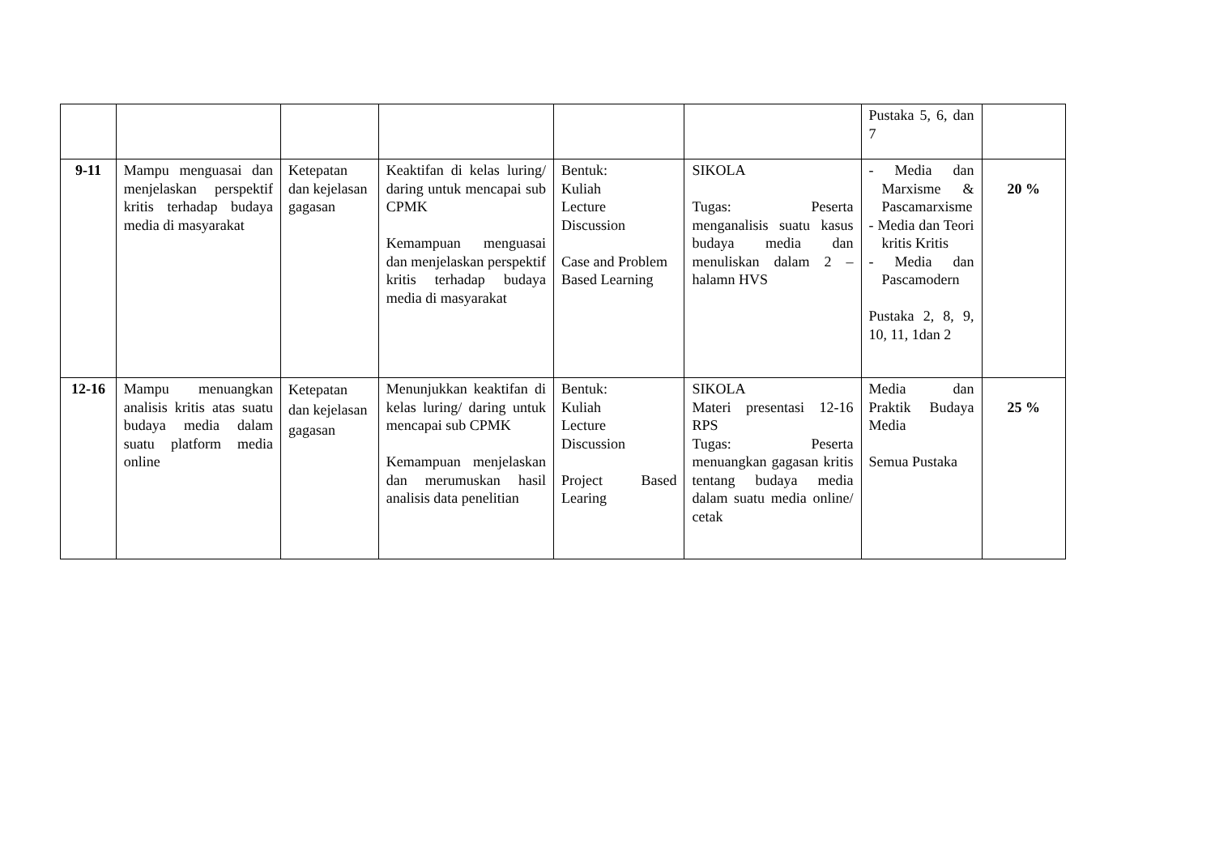| | | | | | | Pustaka 5, 6, dan 7 | |
| 9-11 | Mampu menguasai dan menjelaskan perspektif kritis terhadap budaya media di masyarakat | Ketepatan dan kejelasan gagasan | Keaktifan di kelas luring/ daring untuk mencapai sub CPMK Kemampuan menguasai dan menjelaskan perspektif kritis terhadap budaya media di masyarakat | Bentuk: Kuliah Lecture Discussion Case and Problem Based Learning | SIKOLA Tugas: Peserta menganalisis suatu kasus budaya media dan menuliskan dalam 2 – halamn HVS | - Media dan Marxisme & Pascamarxisme - Media dan Teori kritis Kritis - Media dan Pascamodern Pustaka 2, 8, 9, 10, 11, 1dan 2 | 20 % |
| 12-16 | Mampu menuangkan analisis kritis atas suatu budaya media dalam suatu platform media online | Ketepatan dan kejelasan gagasan | Menunjukkan keaktifan di kelas luring/ daring untuk mencapai sub CPMK Kemampuan menjelaskan dan merumuskan hasil analisis data penelitian | Bentuk: Kuliah Lecture Discussion Project Based Learing | SIKOLA Materi presentasi 12-16 RPS Tugas: Peserta menuangkan gagasan kritis tentang budaya media dalam suatu media online/ cetak | Media dan Praktik Budaya Media Semua Pustaka | 25 % |